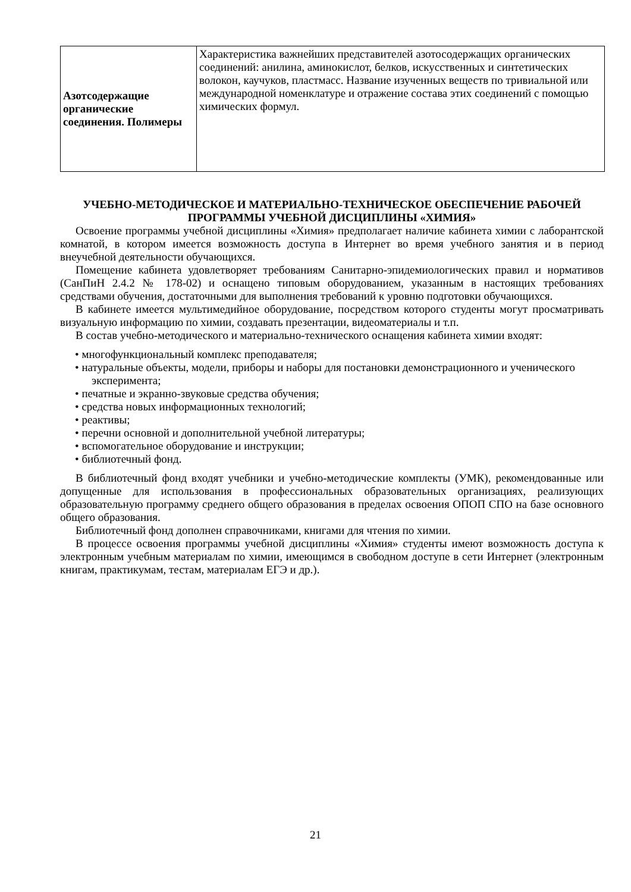| Азотсодержащие органические соединения. Полимеры | Характеристика важнейших представителей азотосодержащих органических соединений: анилина, аминокислот, белков, искусственных и синтетических волокон, каучуков, пластмасс. Название изученных веществ по тривиальной или международной номенклатуре и отражение состава этих соединений с помощью химических формул. |
УЧЕБНО-МЕТОДИЧЕСКОЕ И МАТЕРИАЛЬНО-ТЕХНИЧЕСКОЕ ОБЕСПЕЧЕНИЕ РАБОЧЕЙ ПРОГРАММЫ УЧЕБНОЙ ДИСЦИПЛИНЫ «ХИМИЯ»
Освоение программы учебной дисциплины «Химия» предполагает наличие кабинета химии с лаборантской комнатой, в котором имеется возможность доступа в Интернет во время учебного занятия и в период внеучебной деятельности обучающихся.
Помещение кабинета удовлетворяет требованиям Санитарно-эпидемиологических правил и нормативов (СанПиН 2.4.2 № 178-02) и оснащено типовым оборудованием, указанным в настоящих требованиях средствами обучения, достаточными для выполнения требований к уровню подготовки обучающихся.
В кабинете имеется мультимедийное оборудование, посредством которого студенты могут просматривать визуальную информацию по химии, создавать презентации, видеоматериалы и т.п.
В состав учебно-методического и материально-технического оснащения кабинета химии входят:
• многофункциональный комплекс преподавателя;
• натуральные объекты, модели, приборы и наборы для постановки демонстрационного и ученического эксперимента;
• печатные и экранно-звуковые средства обучения;
• средства новых информационных технологий;
• реактивы;
• перечни основной и дополнительной учебной литературы;
• вспомогательное оборудование и инструкции;
• библиотечный фонд.
В библиотечный фонд входят учебники и учебно-методические комплекты (УМК), рекомендованные или допущенные для использования в профессиональных образовательных организациях, реализующих образовательную программу среднего общего образования в пределах освоения ОПОП СПО на базе основного общего образования.
Библиотечный фонд дополнен справочниками, книгами для чтения по химии.
В процессе освоения программы учебной дисциплины «Химия» студенты имеют возможность доступа к электронным учебным материалам по химии, имеющимся в свободном доступе в сети Интернет (электронным книгам, практикумам, тестам, материалам ЕГЭ и др.).
21